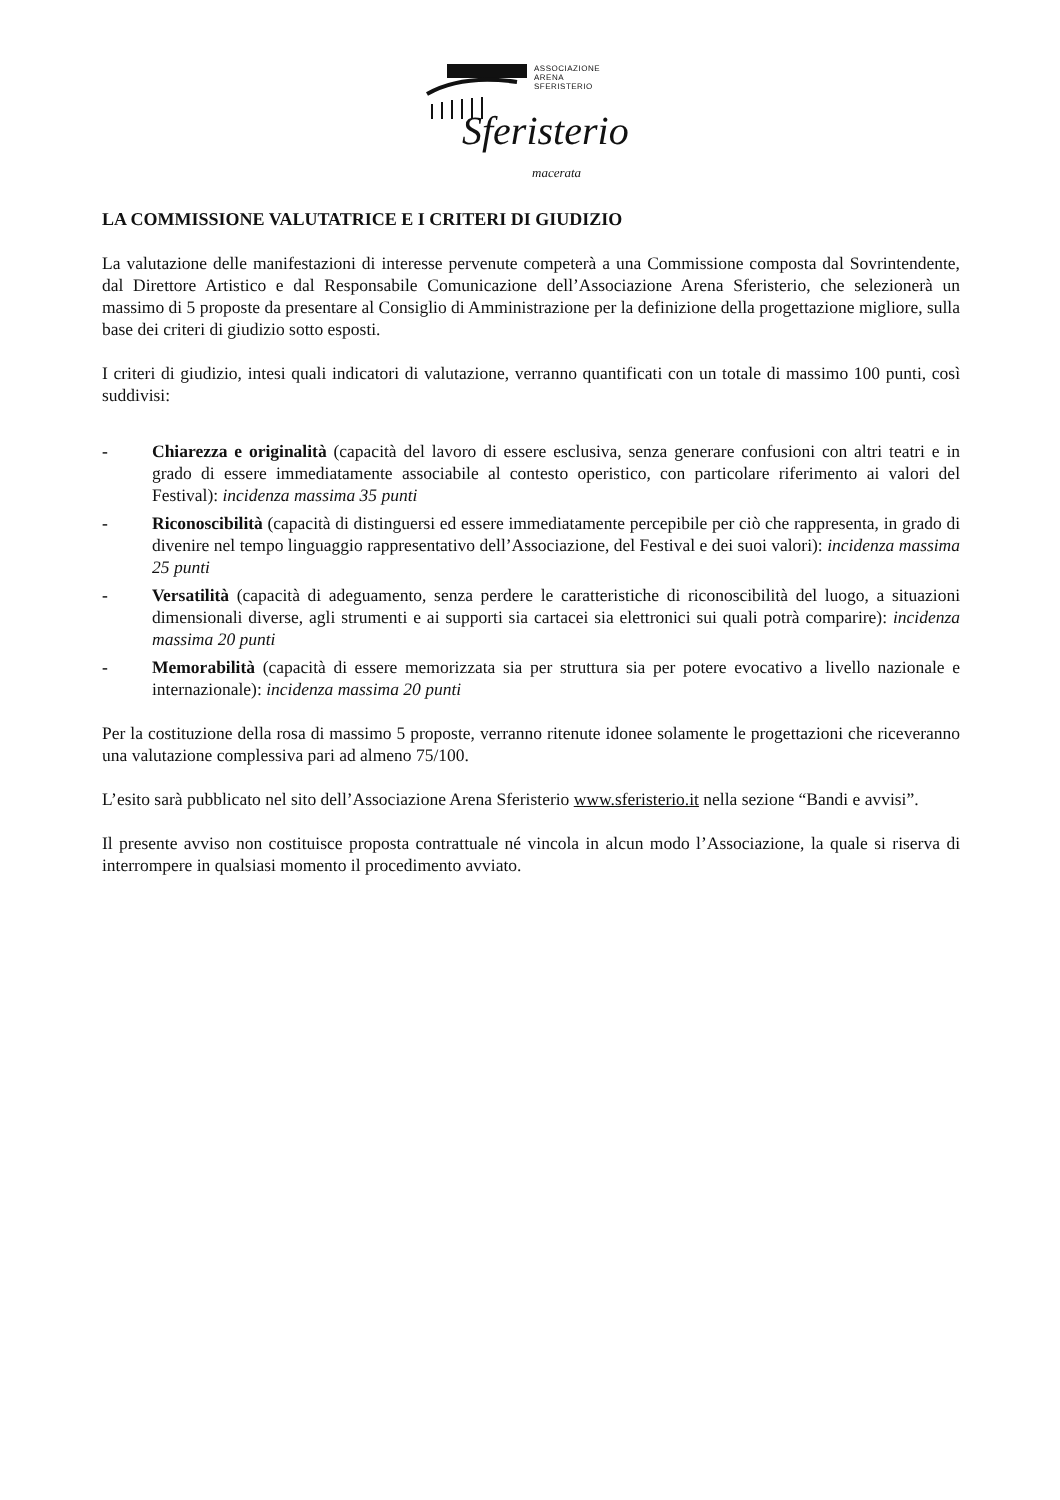ASSOCIAZIONE
ARENA
SFERISTERIO
Sferisterio
macerata
LA COMMISSIONE VALUTATRICE E I CRITERI DI GIUDIZIO
La valutazione delle manifestazioni di interesse pervenute competerà a una Commissione composta dal Sovrintendente, dal Direttore Artistico e dal Responsabile Comunicazione dell’Associazione Arena Sferisterio, che selezionerà un massimo di 5 proposte da presentare al Consiglio di Amministrazione per la definizione della progettazione migliore, sulla base dei criteri di giudizio sotto esposti.
I criteri di giudizio, intesi quali indicatori di valutazione, verranno quantificati con un totale di massimo 100 punti, così suddivisi:
- Chiarezza e originalità (capacità del lavoro di essere esclusiva, senza generare confusioni con altri teatri e in grado di essere immediatamente associabile al contesto operistico, con particolare riferimento ai valori del Festival): incidenza massima 35 punti
- Riconoscibilità (capacità di distinguersi ed essere immediatamente percepibile per ciò che rappresenta, in grado di divenire nel tempo linguaggio rappresentativo dell’Associazione, del Festival e dei suoi valori): incidenza massima 25 punti
- Versatilità (capacità di adeguamento, senza perdere le caratteristiche di riconoscibilità del luogo, a situazioni dimensionali diverse, agli strumenti e ai supporti sia cartacei sia elettronici sui quali potrà comparire): incidenza massima 20 punti
- Memorabilità (capacità di essere memorizzata sia per struttura sia per potere evocativo a livello nazionale e internazionale): incidenza massima 20 punti
Per la costituzione della rosa di massimo 5 proposte, verranno ritenute idonee solamente le progettazioni che riceveranno una valutazione complessiva pari ad almeno 75/100.
L’esito sarà pubblicato nel sito dell’Associazione Arena Sferisterio www.sferisterio.it nella sezione “Bandi e avvisi”.
Il presente avviso non costituisce proposta contrattuale né vincola in alcun modo l’Associazione, la quale si riserva di interrompere in qualsiasi momento il procedimento avviato.